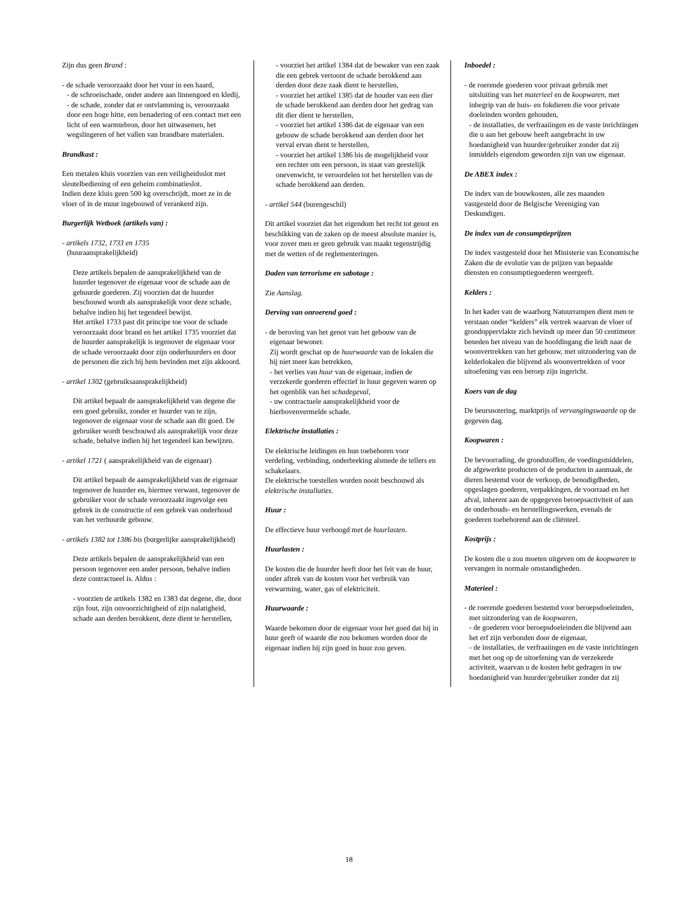Zijn dus geen Brand :
- de schade veroorzaakt door het vuur in een haard,
- de schroeischade, onder andere aan linnengoed en kledij,
- de schade, zonder dat er ontvlamming is, veroorzaakt door een hoge hitte, een benadering of een contact met een licht of een warmtebron, door het uitwasemen, het wegslingeren of het vallen van brandbare materialen.
Brandkast :
Een metalen kluis voorzien van een veiligheidsslot met sleutelbediening of een geheim combinatieslot.
Indien deze kluis geen 500 kg overschrijdt, moet ze in de vloer of in de muur ingebouwd of verankerd zijn.
Burgerlijk Wetboek (artikels van) :
- artikels 1732, 1733 en 1735
(huuraansprakelijkheid)
Deze artikels bepalen de aansprakelijkheid van de huurder tegenover de eigenaar voor de schade aan de gehuurde goederen. Zij voorzien dat de huurder beschouwd wordt als aansprakelijk voor deze schade, behalve indien hij het tegendeel bewijst.
Het artikel 1733 past dit principe toe voor de schade veroorzaakt door brand en het artikel 1735 voorziet dat de huurder aansprakelijk is tegenover de eigenaar voor de schade veroorzaakt door zijn onderhuurders en door de personen die zich bij hem bevinden met zijn akkoord.
- artikel 1302 (gebruiksaansprakelijkheid)
Dit artikel bepaalt de aansprakelijkheid van degene die een goed gebruikt, zonder er huurder van te zijn, tegenover de eigenaar voor de schade aan dit goed. De gebruiker wordt beschouwd als aansprakelijk voor deze schade, behalve indien hij het tegendeel kan bewijzen.
- artikel 1721 ( aansprakelijkheid van de eigenaar)
Dit artikel bepaalt de aansprakelijkheid van de eigenaar tegenover de huurder en, hiermee verwant, tegenover de gebruiker voor de schade veroorzaakt ingevolge een gebrek in de constructie of een gebrek van onderhoud van het verhuurde gebouw.
- artikels 1382 tot 1386 bis (burgerlijke aansprakelijkheid)
Deze artikels bepalen de aansprakelijkheid van een persoon tegenover een ander persoon, behalve indien deze contractueel is. Aldus :
- voorzien de artikels 1382 en 1383 dat degene, die, door zijn fout, zijn onvoorzichtigheid of zijn nalatigheid, schade aan derden berokkent, deze dient te herstellen,
- voorziet het artikel 1384 dat de bewaker van een zaak die een gebrek vertoont de schade berokkend aan derden door deze zaak dient te herstellen,
- voorziet het artikel 1385 dat de houder van een dier de schade berokkend aan derden door het gedrag van dit dier dient te herstellen,
- voorziet het artikel 1386 dat de eigenaar van een gebouw de schade berokkend aan derden door het verval ervan dient te herstellen,
- voorziet het artikel 1386 bis de mogelijkheid voor een rechter om een persoon, in staat van geestelijk onevenwicht, te veroordelen tot het herstellen van de schade berokkend aan derden.
- artikel 544 (burengeschil)
Dit artikel voorziet dat het eigendom het recht tot genot en beschikking van de zaken op de meest absolute manier is, voor zover men er geen gebruik van maakt tegenstrijdig met de wetten of de reglementeringen.
Daden van terrorisme en sabotage :
Zie Aanslag.
Derving van onroerend goed :
- de beroving van het genot van het gebouw van de eigenaar bewoner.
Zij wordt geschat op de huurwaarde van de lokalen die hij niet meer kan betrekken,
- het verlies van huur van de eigenaar, indien de verzekerde goederen effectief in huur gegeven waren op het ogenblik van het schadegeval,
- uw contractuele aansprakelijkheid voor de hierbovenvermelde schade.
Elektrische installaties :
De elektrische leidingen en hun toebehoren voor verdeling, verbinding, onderbreking alsmede de tellers en schakelaars.
De elektrische toestellen worden nooit beschouwd als elektrische installaties.
Huur :
De effectieve huur verhoogd met de huurlasten.
Huurlasten :
De kosten die de huurder heeft door het feit van de huur, onder aftrek van de kosten voor het verbruik van verwarming, water, gas of elektriciteit.
Huurwaarde :
Waarde bekomen door de eigenaar voor het goed dat hij in huur geeft of waarde die zou bekomen worden door de eigenaar indien hij zijn goed in huur zou geven.
Inboedel :
- de roerende goederen voor privaat gebruik met uitsluiting van het materieel en de koopwaren, met inbegrip van de huis- en fokdieren die voor private doeleinden worden gehouden,
- de installaties, de verfraaiingen en de vaste inrichtingen die u aan het gebouw heeft aangebracht in uw hoedanigheid van huurder/gebruiker zonder dat zij inmiddels eigendom geworden zijn van uw eigenaar.
De ABEX index :
De index van de bouwkosten, alle zes maanden vastgesteld door de Belgische Vereniging van Deskundigen.
De index van de consumptieprijzen
De index vastgesteld door het Ministerie van Economische Zaken die de evolutie van de prijzen van bepaalde diensten en consumptiegoederen weergeeft.
Kelders :
In het kader van de waarborg Natuurrampen dient men te verstaan onder “kelders” elk vertrek waarvan de vloer of grondoppervlakte zich bevindt op meer dan 50 centimeter beneden het niveau van de hoofdingang die leidt naar de woonvertrekken van het gebouw, met uitzondering van de kelderlokalen die blijvend als woonvertrekken of voor uitoefening van een beroep zijn ingericht.
Koers van de dag
De beursnotering, marktprijs of vervangingswaarde op de gegeven dag.
Koopwaren :
De bevoorrading, de grondstoffen, de voedingsmiddelen, de afgewerkte producten of de producten in aanmaak, de dieren bestemd voor de verkoop, de benodigdheden, opgeslagen goederen, verpakkingen, de voorraad en het afval, inherent aan de opgegeven beroepsactiviteit of aan de onderhouds- en herstellingswerken, evenals de goederen toebehorend aan de cliënteel.
Kostprijs :
De kosten die u zou moeten uitgeven om de koopwaren te vervangen in normale omstandigheden.
Materieel :
- de roerende goederen bestemd voor beroepsdoeleinden, met uitzondering van de koopwaren,
- de goederen voor beroepsdoeleinden die blijvend aan het erf zijn verbonden door de eigenaar,
- de installaties, de verfraaiingen en de vaste inrichtingen met het oog op de uitoefening van de verzekerde activiteit, waarvan u de kosten hebt gedragen in uw hoedanigheid van huurder/gebruiker zonder dat zij
18